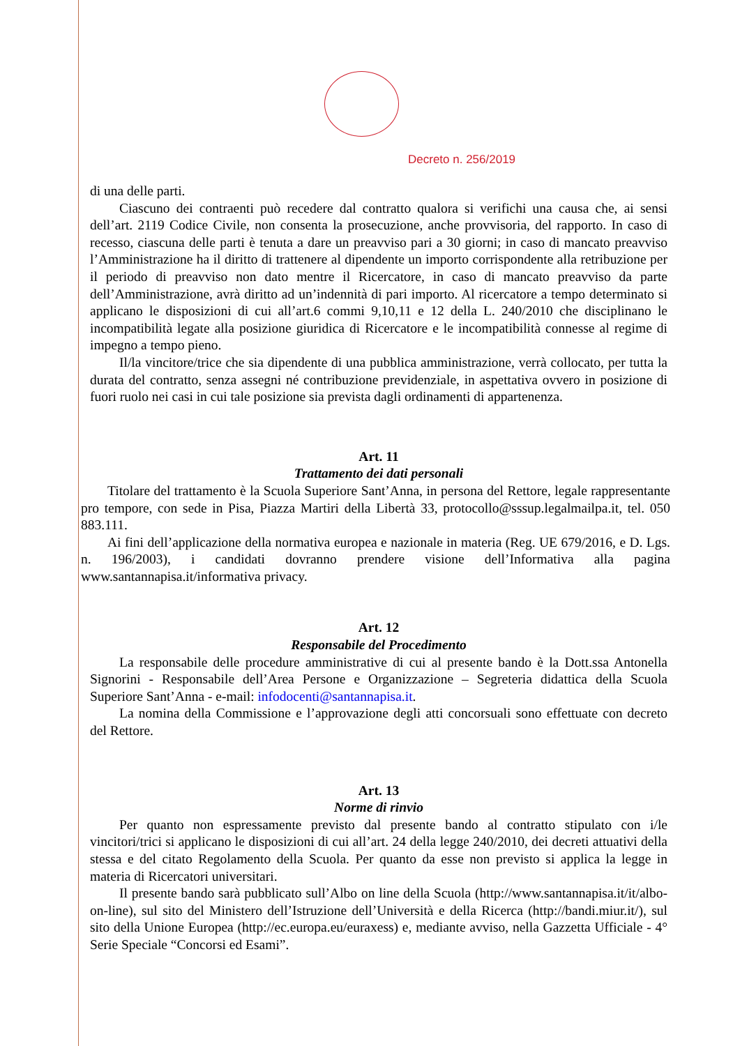Decreto n. 256/2019
di una delle parti.
Ciascuno dei contraenti può recedere dal contratto qualora si verifichi una causa che, ai sensi dell’art. 2119 Codice Civile, non consenta la prosecuzione, anche provvisoria, del rapporto. In caso di recesso, ciascuna delle parti è tenuta a dare un preavviso pari a 30 giorni; in caso di mancato preavviso l’Amministrazione ha il diritto di trattenere al dipendente un importo corrispondente alla retribuzione per il periodo di preavviso non dato mentre il Ricercatore, in caso di mancato preavviso da parte dell’Amministrazione, avrà diritto ad un’indennità di pari importo. Al ricercatore a tempo determinato si applicano le disposizioni di cui all’art.6 commi 9,10,11 e 12 della L. 240/2010 che disciplinano le incompatibilità legate alla posizione giuridica di Ricercatore e le incompatibilità connesse al regime di impegno a tempo pieno.
Il/la vincitore/trice che sia dipendente di una pubblica amministrazione, verrà collocato, per tutta la durata del contratto, senza assegni né contribuzione previdenziale, in aspettativa ovvero in posizione di fuori ruolo nei casi in cui tale posizione sia prevista dagli ordinamenti di appartenenza.
Art. 11
Trattamento dei dati personali
Titolare del trattamento è la Scuola Superiore Sant’Anna, in persona del Rettore, legale rappresentante pro tempore, con sede in Pisa, Piazza Martiri della Libertà 33, protocollo@sssup.legalmailpa.it, tel. 050 883.111.
Ai fini dell’applicazione della normativa europea e nazionale in materia (Reg. UE 679/2016, e D. Lgs. n. 196/2003), i candidati dovranno prendere visione dell’Informativa alla pagina www.santannapisa.it/informativa privacy.
Art. 12
Responsabile del Procedimento
La responsabile delle procedure amministrative di cui al presente bando è la Dott.ssa Antonella Signorini - Responsabile dell’Area Persone e Organizzazione – Segreteria didattica della Scuola Superiore Sant’Anna - e-mail: infodocenti@santannapisa.it.
La nomina della Commissione e l’approvazione degli atti concorsuali sono effettuate con decreto del Rettore.
Art. 13
Norme di rinvio
Per quanto non espressamente previsto dal presente bando al contratto stipulato con i/le vincitori/trici si applicano le disposizioni di cui all’art. 24 della legge 240/2010, dei decreti attuativi della stessa e del citato Regolamento della Scuola. Per quanto da esse non previsto si applica la legge in materia di Ricercatori universitari.
Il presente bando sarà pubblicato sull’Albo on line della Scuola (http://www.santannapisa.it/it/albo-on-line), sul sito del Ministero dell’Istruzione dell’Università e della Ricerca (http://bandi.miur.it/), sul sito della Unione Europea (http://ec.europa.eu/euraxess) e, mediante avviso, nella Gazzetta Ufficiale - 4° Serie Speciale “Concorsi ed Esami”.